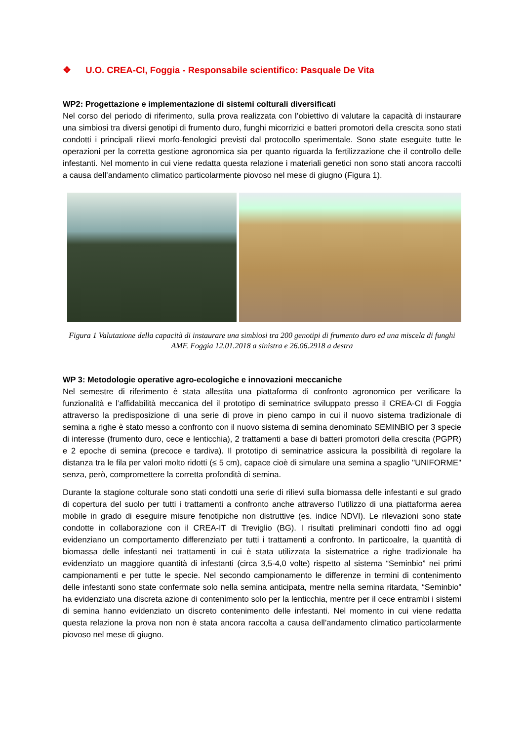❖ U.O. CREA-CI, Foggia - Responsabile scientifico: Pasquale De Vita
WP2: Progettazione e implementazione di sistemi colturali diversificati
Nel corso del periodo di riferimento, sulla prova realizzata con l’obiettivo di valutare la capacità di instaurare una simbiosi tra diversi genotipi di frumento duro, funghi micorrizici e batteri promotori della crescita sono stati condotti i principali rilievi morfo-fenologici previsti dal protocollo sperimentale. Sono state eseguite tutte le operazioni per la corretta gestione agronomica sia per quanto riguarda la fertilizzazione che il controllo delle infestanti. Nel momento in cui viene redatta questa relazione i materiali genetici non sono stati ancora raccolti a causa dell’andamento climatico particolarmente piovoso nel mese di giugno (Figura 1).
Figura 1 Valutazione della capacità di instaurare una simbiosi tra 200 genotipi di frumento duro ed una miscela di funghi AMF. Foggia 12.01.2018 a sinistra e 26.06.2918 a destra
WP 3: Metodologie operative agro-ecologiche e innovazioni meccaniche
Nel semestre di riferimento è stata allestita una piattaforma di confronto agronomico per verificare la funzionalità e l’affidabilità meccanica del il prototipo di seminatrice sviluppato presso il CREA-CI di Foggia attraverso la predisposizione di una serie di prove in pieno campo in cui il nuovo sistema tradizionale di semina a righe è stato messo a confronto con il nuovo sistema di semina denominato SEMINBIO per 3 specie di interesse (frumento duro, cece e lenticchia), 2 trattamenti a base di batteri promotori della crescita (PGPR) e 2 epoche di semina (precoce e tardiva). Il prototipo di seminatrice assicura la possibilità di regolare la distanza tra le fila per valori molto ridotti (≤ 5 cm), capace cioè di simulare una semina a spaglio "UNIFORME" senza, però, compromettere la corretta profondità di semina.
Durante la stagione colturale sono stati condotti una serie di rilievi sulla biomassa delle infestanti e sul grado di copertura del suolo per tutti i trattamenti a confronto anche attraverso l’utilizzo di una piattaforma aerea mobile in grado di eseguire misure fenotipiche non distruttive (es. indice NDVI). Le rilevazioni sono state condotte in collaborazione con il CREA-IT di Treviglio (BG). I risultati preliminari condotti fino ad oggi evidenziano un comportamento differenziato per tutti i trattamenti a confronto. In particoalre, la quantità di biomassa delle infestanti nei trattamenti in cui è stata utilizzata la sistematrice a righe tradizionale ha evidenziato un maggiore quantità di infestanti (circa 3,5-4,0 volte) rispetto al sistema “Seminbio” nei primi campionamenti e per tutte le specie. Nel secondo campionamento le differenze in termini di contenimento delle infestanti sono state confermate solo nella semina anticipata, mentre nella semina ritardata, “Seminbio” ha evidenziato una discreta azione di contenimento solo per la lenticchia, mentre per il cece entrambi i sistemi di semina hanno evidenziato un discreto contenimento delle infestanti. Nel momento in cui viene redatta questa relazione la prova non non è stata ancora raccolta a causa dell’andamento climatico particolarmente piovoso nel mese di giugno.